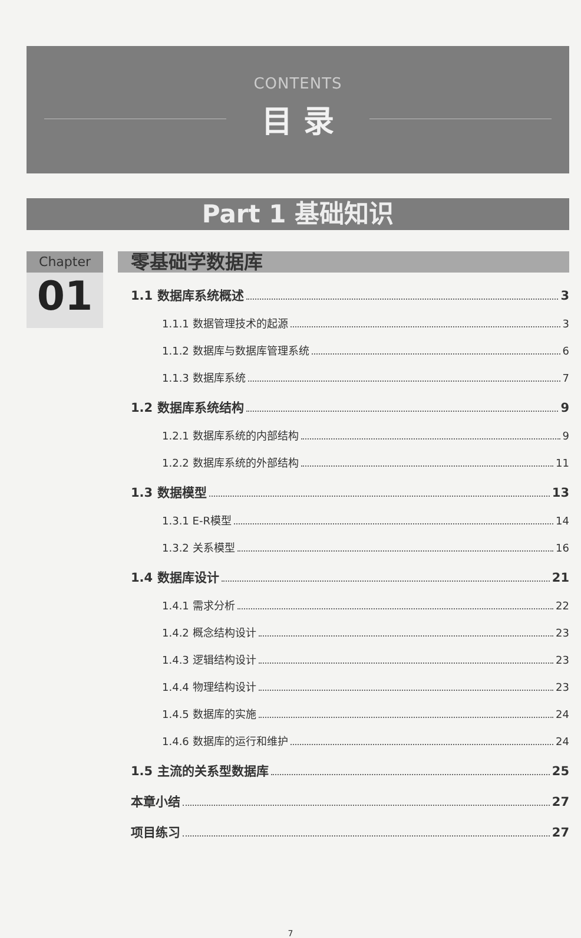CONTENTS
目 录
Part 1 基础知识
Chapter
01
零基础学数据库
1.1 数据库系统概述 3
1.1.1 数据管理技术的起源 3
1.1.2 数据库与数据库管理系统 6
1.1.3 数据库系统 7
1.2 数据库系统结构 9
1.2.1 数据库系统的内部结构 9
1.2.2 数据库系统的外部结构 11
1.3 数据模型 13
1.3.1 E-R模型 14
1.3.2 关系模型 16
1.4 数据库设计 21
1.4.1 需求分析 22
1.4.2 概念结构设计 23
1.4.3 逻辑结构设计 23
1.4.4 物理结构设计 23
1.4.5 数据库的实施 24
1.4.6 数据库的运行和维护 24
1.5 主流的关系型数据库 25
本章小结 27
项目练习 27
7